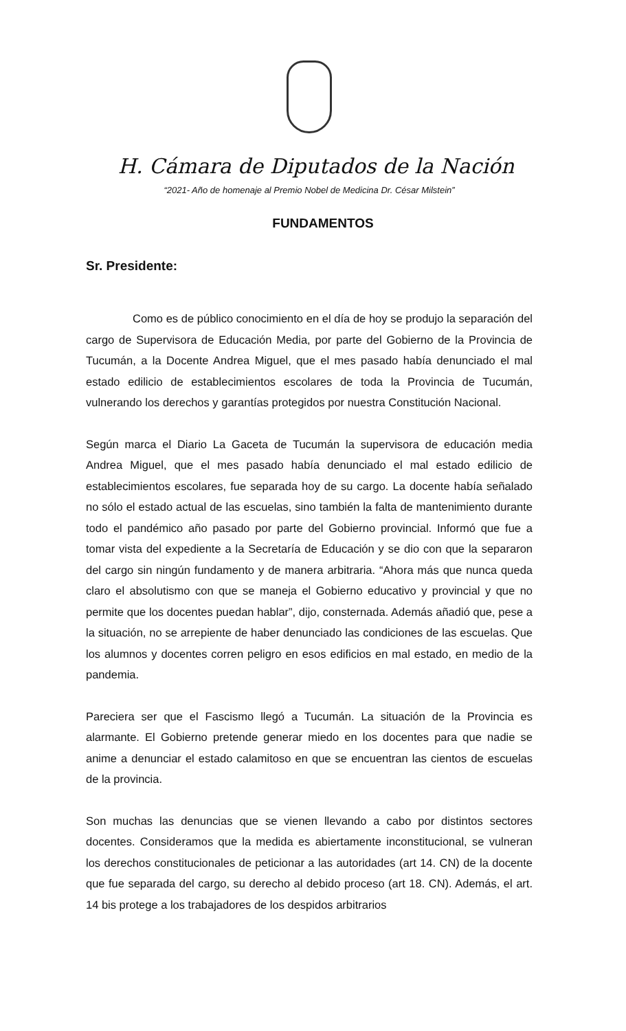H. Cámara de Diputados de la Nación
“2021- Año de homenaje al Premio Nobel de Medicina Dr. César Milstein”
FUNDAMENTOS
Sr. Presidente:
Como es de público conocimiento en el día de hoy se produjo la separación del cargo de Supervisora de Educación Media, por parte del Gobierno de la Provincia de Tucumán, a la Docente Andrea Miguel, que el mes pasado había denunciado el mal estado edilicio de establecimientos escolares de toda la Provincia de Tucumán, vulnerando los derechos y garantías protegidos por nuestra Constitución Nacional.
Según marca el Diario La Gaceta de Tucumán la supervisora de educación media Andrea Miguel, que el mes pasado había denunciado el mal estado edilicio de establecimientos escolares, fue separada hoy de su cargo. La docente había señalado no sólo el estado actual de las escuelas, sino también la falta de mantenimiento durante todo el pandémico año pasado por parte del Gobierno provincial. Informó que fue a tomar vista del expediente a la Secretaría de Educación y se dio con que la separaron del cargo sin ningún fundamento y de manera arbitraria. “Ahora más que nunca queda claro el absolutismo con que se maneja el Gobierno educativo y provincial y que no permite que los docentes puedan hablar”, dijo, consternada. Además añadió que, pese a la situación, no se arrepiente de haber denunciado las condiciones de las escuelas. Que los alumnos y docentes corren peligro en esos edificios en mal estado, en medio de la pandemia.
Pareciera ser que el Fascismo llegó a Tucumán. La situación de la Provincia es alarmante. El Gobierno pretende generar miedo en los docentes para que nadie se anime a denunciar el estado calamitoso en que se encuentran las cientos de escuelas de la provincia.
Son muchas las denuncias que se vienen llevando a cabo por distintos sectores docentes. Consideramos que la medida es abiertamente inconstitucional, se vulneran los derechos constitucionales de peticionar a las autoridades (art 14. CN) de la docente que fue separada del cargo, su derecho al debido proceso (art 18. CN). Además, el art. 14 bis protege a los trabajadores de los despidos arbitrarios